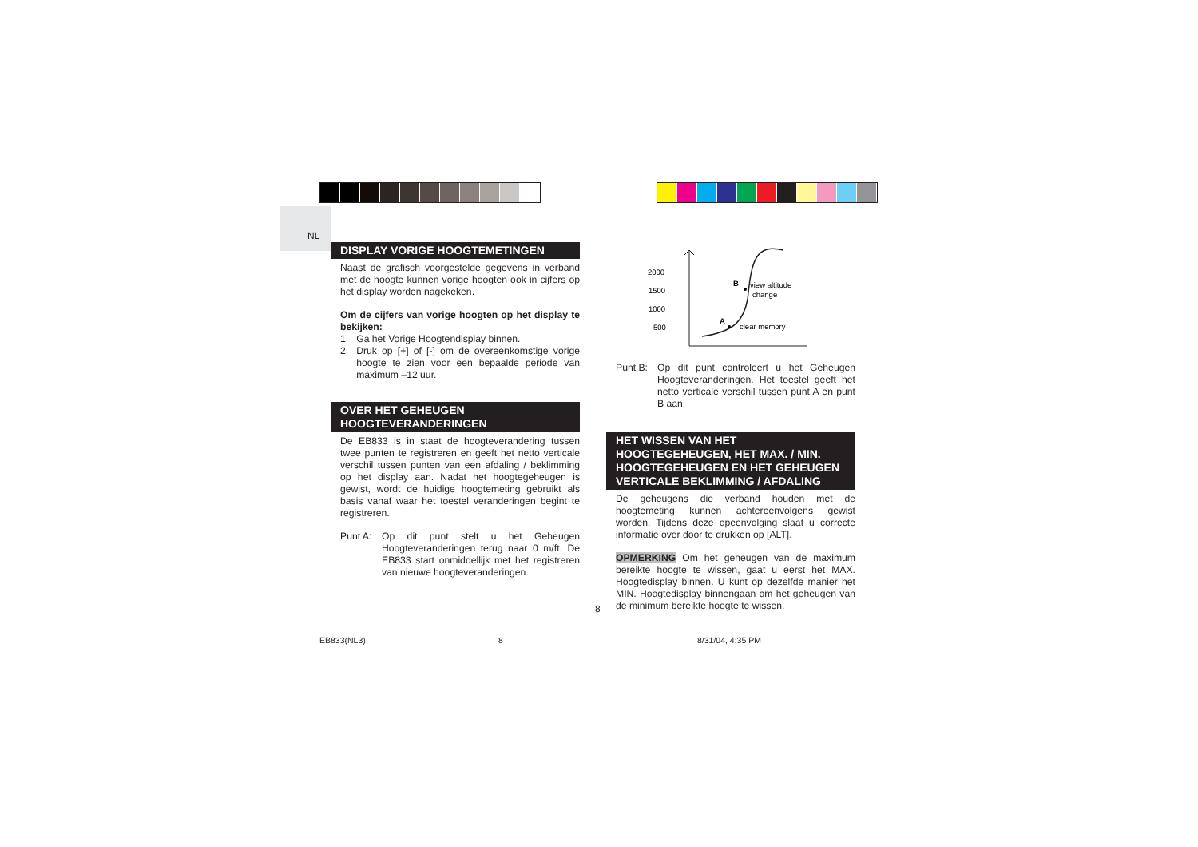NL
DISPLAY VORIGE HOOGTEMETINGEN
Naast de grafisch voorgestelde gegevens in verband met de hoogte kunnen vorige hoogten ook in cijfers op het display worden nagekeken.
Om de cijfers van vorige hoogten op het display te bekijken:
1. Ga het Vorige Hoogtendisplay binnen.
2. Druk op [+] of [-] om de overeenkomstige vorige hoogte te zien voor een bepaalde periode van maximum –12 uur.
OVER HET GEHEUGEN HOOGTEVERANDERINGEN
De EB833 is in staat de hoogteverandering tussen twee punten te registreren en geeft het netto verticale verschil tussen punten van een afdaling / beklimming op het display aan. Nadat het hoogtegeheugen is gewist, wordt de huidige hoogtemeting gebruikt als basis vanaf waar het toestel veranderingen begint te registreren.
Punt A: Op dit punt stelt u het Geheugen Hoogteveranderingen terug naar 0 m/ft. De EB833 start onmiddellijk met het registreren van nieuwe hoogteveranderingen.
2000
1500
1000
500
A
B
clear memory
view altitude
change
Punt B: Op dit punt controleert u het Geheugen Hoogteveranderingen. Het toestel geeft het netto verticale verschil tussen punt A en punt B aan.
HET WISSEN VAN HET HOOGTEGEHEUGEN, HET MAX. / MIN. HOOGTEGEHEUGEN EN HET GEHEUGEN VERTICALE BEKLIMMING / AFDALING
De geheugens die verband houden met de hoogtemeting kunnen achtereenvolgens gewist worden. Tijdens deze opeenvolging slaat u correcte informatie over door te drukken op [ALT].
OPMERKING Om het geheugen van de maximum bereikte hoogte te wissen, gaat u eerst het MAX. Hoogtedisplay binnen. U kunt op dezelfde manier het MIN. Hoogtedisplay binnengaan om het geheugen van de minimum bereikte hoogte te wissen.
8
EB833(NL3) 8 8/31/04, 4:35 PM